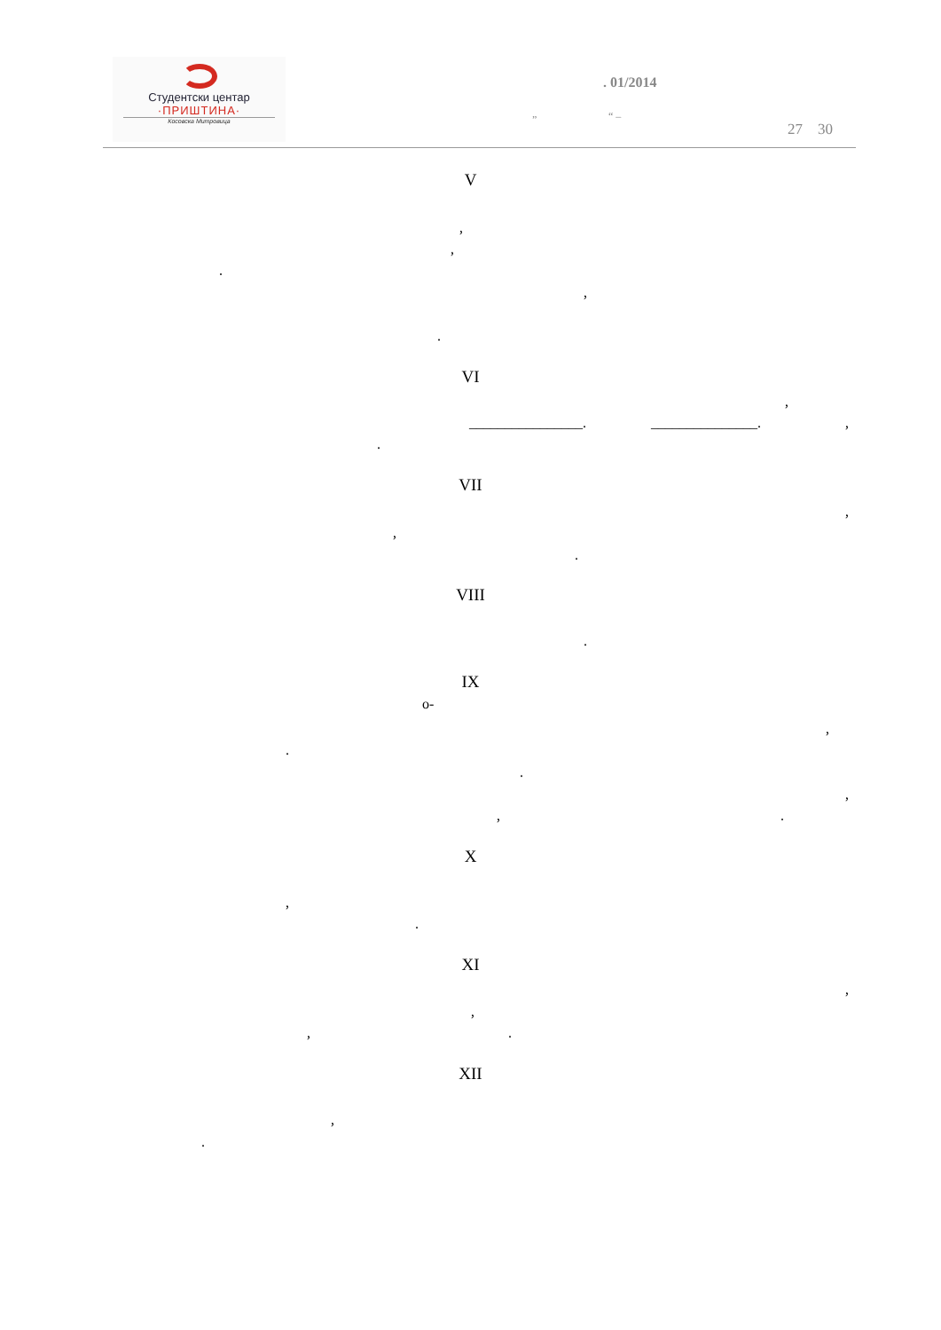Студентски центар
·ПРИШТИНА·
Косовска Митровица
. 01/2014
” “ –
27 30
V
,
,
.
,
.
VI
,
________________. _______________. ,
.
VII
,
,
.
VIII
.
IX
о-
,
.
.
,
, .
X
,
.
XI
,
,
, .
XII
,
.